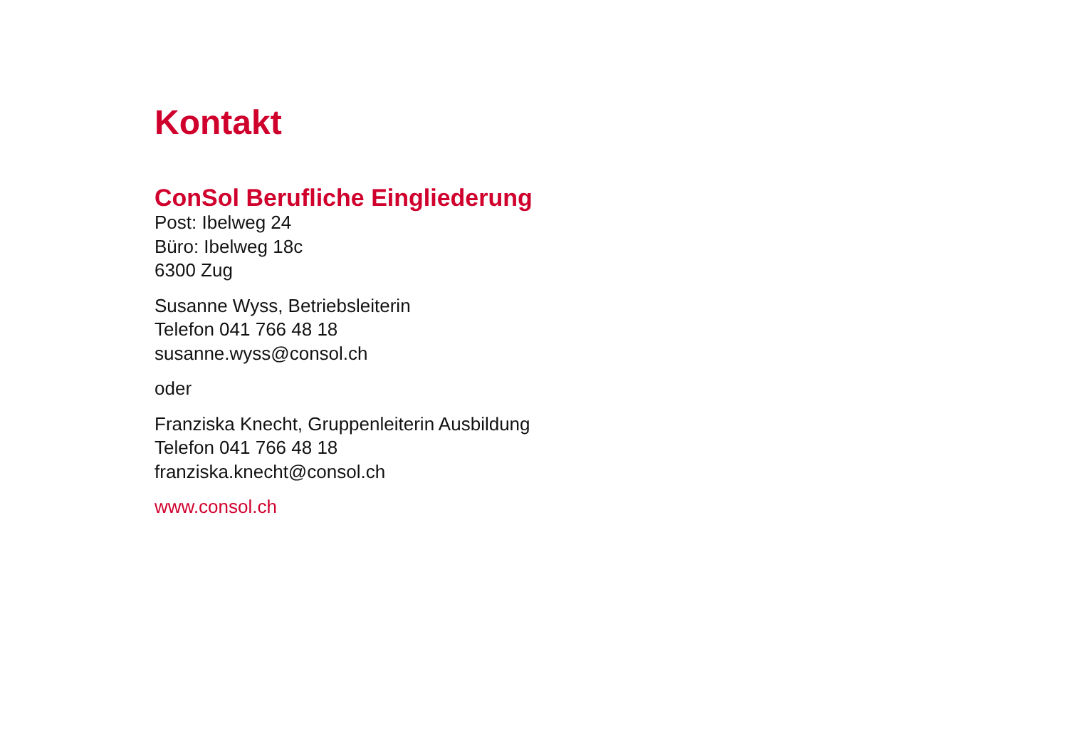Kontakt
ConSol Berufliche Eingliederung
Post: Ibelweg 24
Büro: Ibelweg 18c
6300 Zug
Susanne Wyss, Betriebsleiterin
Telefon 041 766 48 18
susanne.wyss@consol.ch
oder
Franziska Knecht, Gruppenleiterin Ausbildung
Telefon 041 766 48 18
franziska.knecht@consol.ch
www.consol.ch